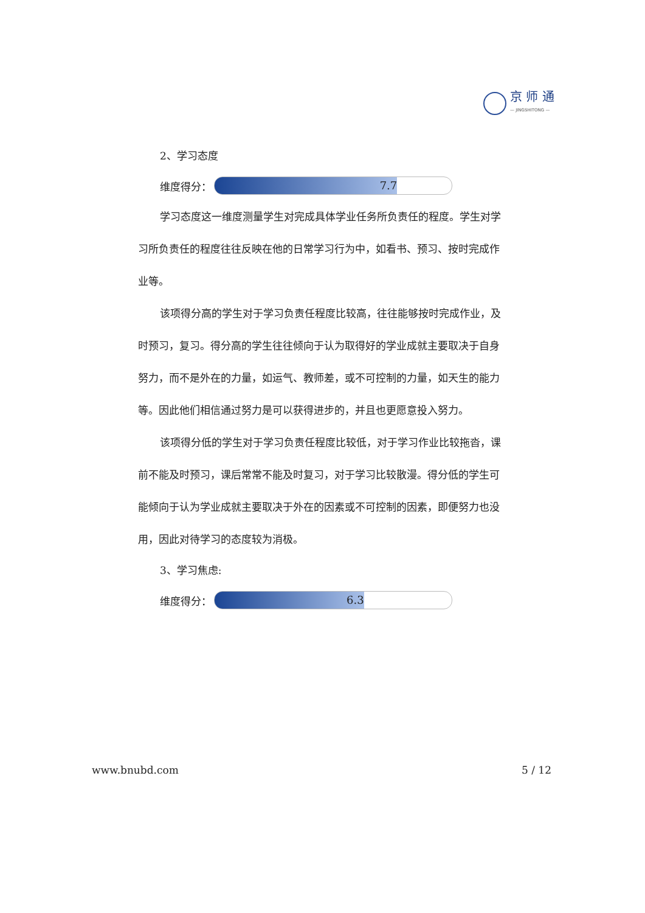京 师 通
— JINGSHITONG —
2、学习态度
维度得分：
7.7
学习态度这一维度测量学生对完成具体学业任务所负责任的程度。学生对学习所负责任的程度往往反映在他的日常学习行为中，如看书、预习、按时完成作业等。
该项得分高的学生对于学习负责任程度比较高，往往能够按时完成作业，及时预习，复习。得分高的学生往往倾向于认为取得好的学业成就主要取决于自身努力，而不是外在的力量，如运气、教师差，或不可控制的力量，如天生的能力等。因此他们相信通过努力是可以获得进步的，并且也更愿意投入努力。
该项得分低的学生对于学习负责任程度比较低，对于学习作业比较拖沓，课前不能及时预习，课后常常不能及时复习，对于学习比较散漫。得分低的学生可能倾向于认为学业成就主要取决于外在的因素或不可控制的因素，即便努力也没用，因此对待学习的态度较为消极。
3、学习焦虑:
维度得分：
6.3
www.bnubd.com 5 / 12